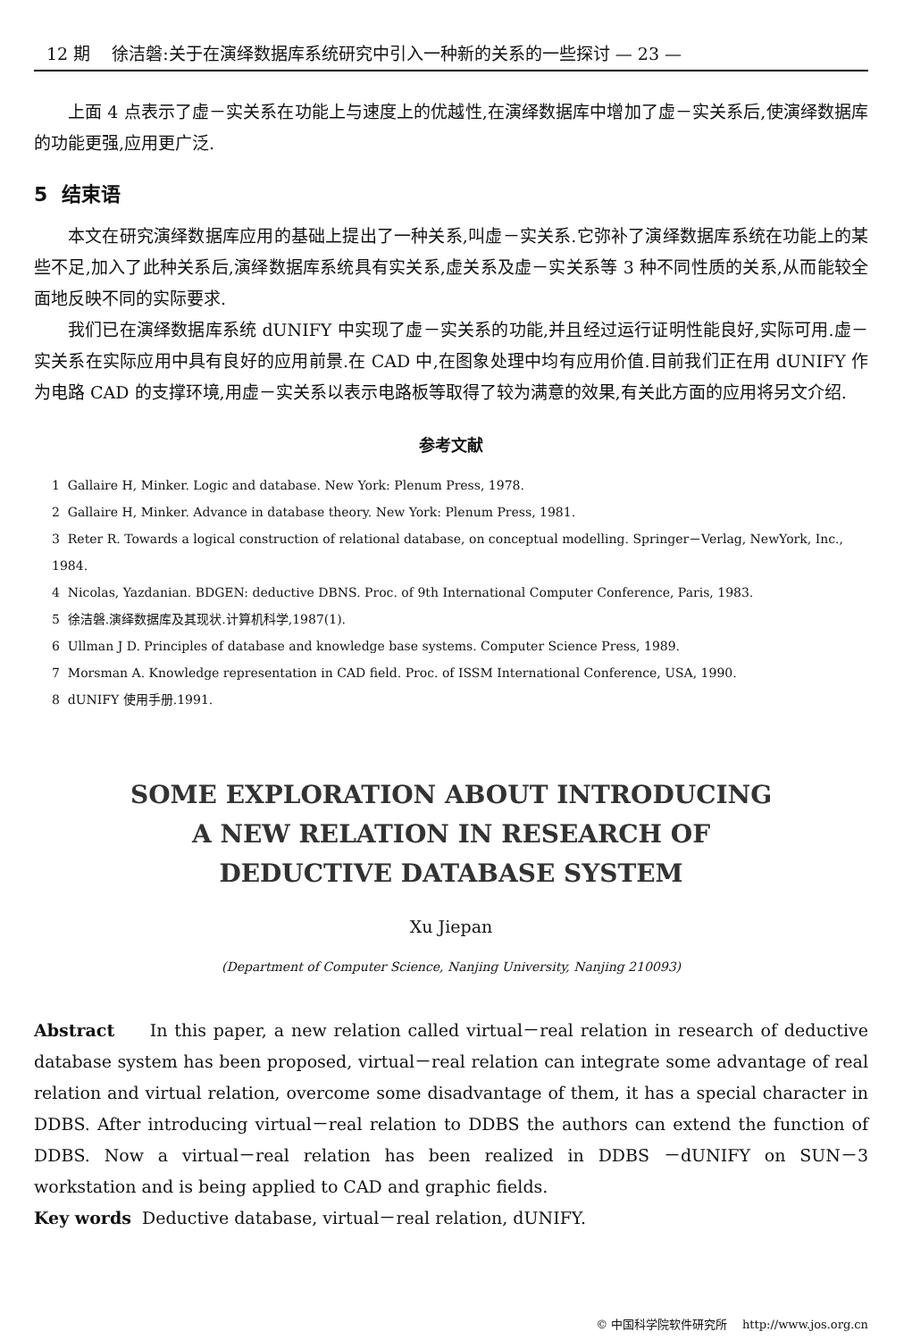12 期 徐洁磐:关于在演绎数据库系统研究中引入一种新的关系的一些探讨 — 23 —
上面 4 点表示了虚－实关系在功能上与速度上的优越性,在演绎数据库中增加了虚－实关系后,使演绎数据库的功能更强,应用更广泛.
5 结束语
本文在研究演绎数据库应用的基础上提出了一种关系,叫虚－实关系.它弥补了演绎数据库系统在功能上的某些不足,加入了此种关系后,演绎数据库系统具有实关系,虚关系及虚－实关系等 3 种不同性质的关系,从而能较全面地反映不同的实际要求.
我们已在演绎数据库系统 dUNIFY 中实现了虚－实关系的功能,并且经过运行证明性能良好,实际可用.虚－实关系在实际应用中具有良好的应用前景.在 CAD 中,在图象处理中均有应用价值.目前我们正在用 dUNIFY 作为电路 CAD 的支撑环境,用虚－实关系以表示电路板等取得了较为满意的效果,有关此方面的应用将另文介绍.
参考文献
1 Gallaire H, Minker. Logic and database. New York: Plenum Press, 1978.
2 Gallaire H, Minker. Advance in database theory. New York: Plenum Press, 1981.
3 Reter R. Towards a logical construction of relational database, on conceptual modelling. Springer－Verlag, NewYork, Inc., 1984.
4 Nicolas, Yazdanian. BDGEN: deductive DBNS. Proc. of 9th International Computer Conference, Paris, 1983.
5 徐洁磐.演绎数据库及其现状.计算机科学,1987(1).
6 Ullman J D. Principles of database and knowledge base systems. Computer Science Press, 1989.
7 Morsman A. Knowledge representation in CAD field. Proc. of ISSM International Conference, USA, 1990.
8 dUNIFY 使用手册.1991.
SOME EXPLORATION ABOUT INTRODUCING
A NEW RELATION IN RESEARCH OF
DEDUCTIVE DATABASE SYSTEM
Xu Jiepan
(Department of Computer Science, Nanjing University, Nanjing 210093)
Abstract In this paper, a new relation called virtual－real relation in research of deductive database system has been proposed, virtual－real relation can integrate some advantage of real relation and virtual relation, overcome some disadvantage of them, it has a special character in DDBS. After introducing virtual－real relation to DDBS the authors can extend the function of DDBS. Now a virtual－real relation has been realized in DDBS －dUNIFY on SUN－3 workstation and is being applied to CAD and graphic fields.
Key words Deductive database, virtual－real relation, dUNIFY.
© 中国科学院软件研究所 http://www.jos.org.cn